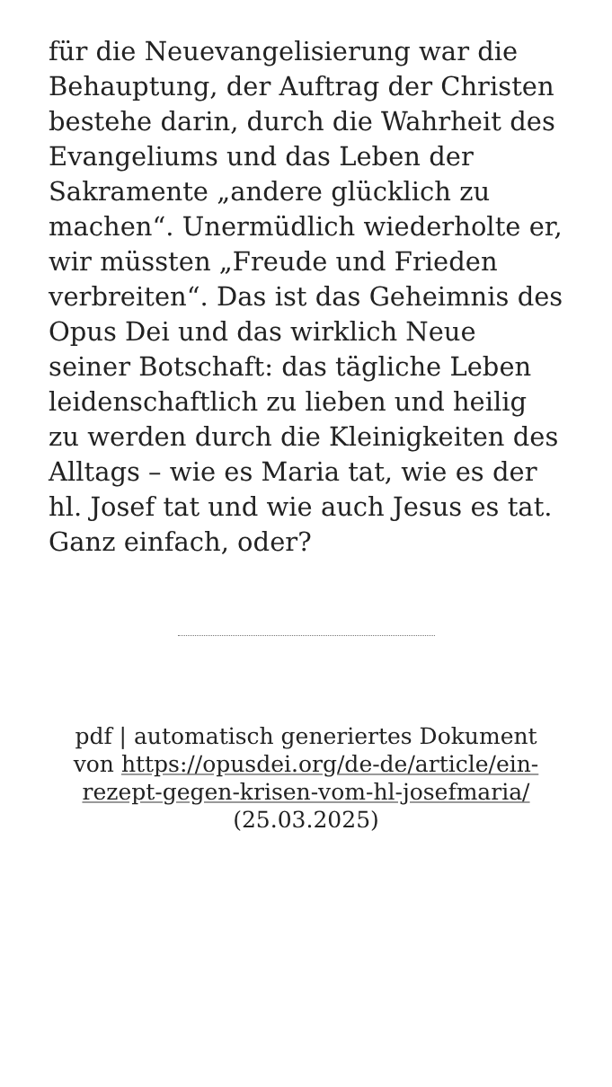für die Neuevangelisierung war die Behauptung, der Auftrag der Christen bestehe darin, durch die Wahrheit des Evangeliums und das Leben der Sakramente „andere glücklich zu machen“. Unermüdlich wiederholte er, wir müssten „Freude und Frieden verbreiten“. Das ist das Geheimnis des Opus Dei und das wirklich Neue seiner Botschaft: das tägliche Leben leidenschaftlich zu lieben und heilig zu werden durch die Kleinigkeiten des Alltags – wie es Maria tat, wie es der hl. Josef tat und wie auch Jesus es tat. Ganz einfach, oder?
pdf | automatisch generiertes Dokument von https://opusdei.org/de-de/article/ein-rezept-gegen-krisen-vom-hl-josefmaria/ (25.03.2025)